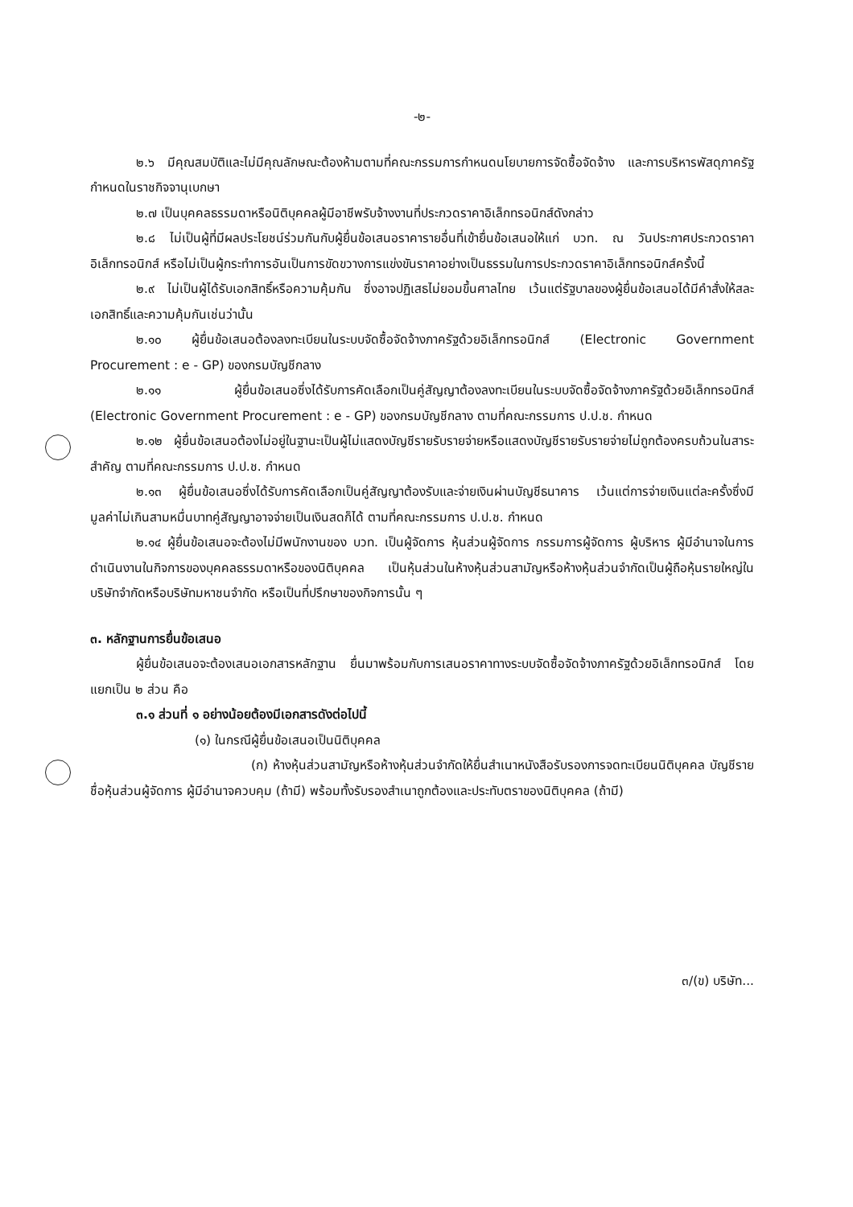-๒-
๒.๖ มีคุณสมบัติและไม่มีคุณลักษณะต้องห้ามตามที่คณะกรรมการกำหนดนโยบายการจัดซื้อจัดจ้าง และการบริหารพัสดุภาครัฐกำหนดในราชกิจจานุเบกษา
๒.๗ เป็นบุคคลธรรมดาหรือนิติบุคคลผู้มีอาชีพรับจ้างงานที่ประกวดราคาอิเล็กทรอนิกส์ดังกล่าว
๒.๘ ไม่เป็นผู้ที่มีผลประโยชน์ร่วมกันกับผู้ยื่นข้อเสนอราคารายอื่นที่เข้ายื่นข้อเสนอให้แก่ บวท. ณ วันประกาศประกวดราคาอิเล็กทรอนิกส์ หรือไม่เป็นผู้กระทำการอันเป็นการขัดขวางการแข่งขันราคาอย่างเป็นธรรมในการประกวดราคาอิเล็กทรอนิกส์ครั้งนี้
๒.๙ ไม่เป็นผู้ได้รับเอกสิทธิ์หรือความคุ้มกัน ซึ่งอาจปฏิเสธไม่ยอมขึ้นศาลไทย เว้นแต่รัฐบาลของผู้ยื่นข้อเสนอได้มีคำสั่งให้สละเอกสิทธิ์และความคุ้มกันเช่นว่านั้น
๒.๑๐ ผู้ยื่นข้อเสนอต้องลงทะเบียนในระบบจัดซื้อจัดจ้างภาครัฐด้วยอิเล็กทรอนิกส์ (Electronic Government Procurement : e - GP) ของกรมบัญชีกลาง
๒.๑๑ ผู้ยื่นข้อเสนอซึ่งได้รับการคัดเลือกเป็นคู่สัญญาต้องลงทะเบียนในระบบจัดซื้อจัดจ้างภาครัฐด้วยอิเล็กทรอนิกส์ (Electronic Government Procurement : e - GP) ของกรมบัญชีกลาง ตามที่คณะกรรมการ ป.ป.ช. กำหนด
๒.๑๒ ผู้ยื่นข้อเสนอต้องไม่อยู่ในฐานะเป็นผู้ไม่แสดงบัญชีรายรับรายจ่ายหรือแสดงบัญชีรายรับรายจ่ายไม่ถูกต้องครบถ้วนในสาระสำคัญ ตามที่คณะกรรมการ ป.ป.ช. กำหนด
๒.๑๓ ผู้ยื่นข้อเสนอซึ่งได้รับการคัดเลือกเป็นคู่สัญญาต้องรับและจ่ายเงินผ่านบัญชีธนาคาร เว้นแต่การจ่ายเงินแต่ละครั้งซึ่งมีมูลค่าไม่เกินสามหมื่นบาทคู่สัญญาอาจจ่ายเป็นเงินสดก็ได้ ตามที่คณะกรรมการ ป.ป.ช. กำหนด
๒.๑๔ ผู้ยื่นข้อเสนอจะต้องไม่มีพนักงานของ บวท. เป็นผู้จัดการ หุ้นส่วนผู้จัดการ กรรมการผู้จัดการ ผู้บริหาร ผู้มีอำนาจในการดำเนินงานในกิจการของบุคคลธรรมดาหรือของนิติบุคคล เป็นหุ้นส่วนในห้างหุ้นส่วนสามัญหรือห้างหุ้นส่วนจำกัดเป็นผู้ถือหุ้นรายใหญ่ในบริษัทจำกัดหรือบริษัทมหาชนจำกัด หรือเป็นที่ปรึกษาของกิจการนั้น ๆ
๓. หลักฐานการยื่นข้อเสนอ
ผู้ยื่นข้อเสนอจะต้องเสนอเอกสารหลักฐาน ยื่นมาพร้อมกับการเสนอราคาทางระบบจัดซื้อจัดจ้างภาครัฐด้วยอิเล็กทรอนิกส์ โดยแยกเป็น ๒ ส่วน คือ
๓.๑ ส่วนที่ ๑ อย่างน้อยต้องมีเอกสารดังต่อไปนี้
(๑) ในกรณีผู้ยื่นข้อเสนอเป็นนิติบุคคล
(ก) ห้างหุ้นส่วนสามัญหรือห้างหุ้นส่วนจำกัดให้ยื่นสำเนาหนังสือรับรองการจดทะเบียนนิติบุคคล บัญชีรายชื่อหุ้นส่วนผู้จัดการ ผู้มีอำนาจควบคุม (ถ้ามี) พร้อมทั้งรับรองสำเนาถูกต้องและประทับตราของนิติบุคคล (ถ้ามี)
๓/(ข) บริษัท...